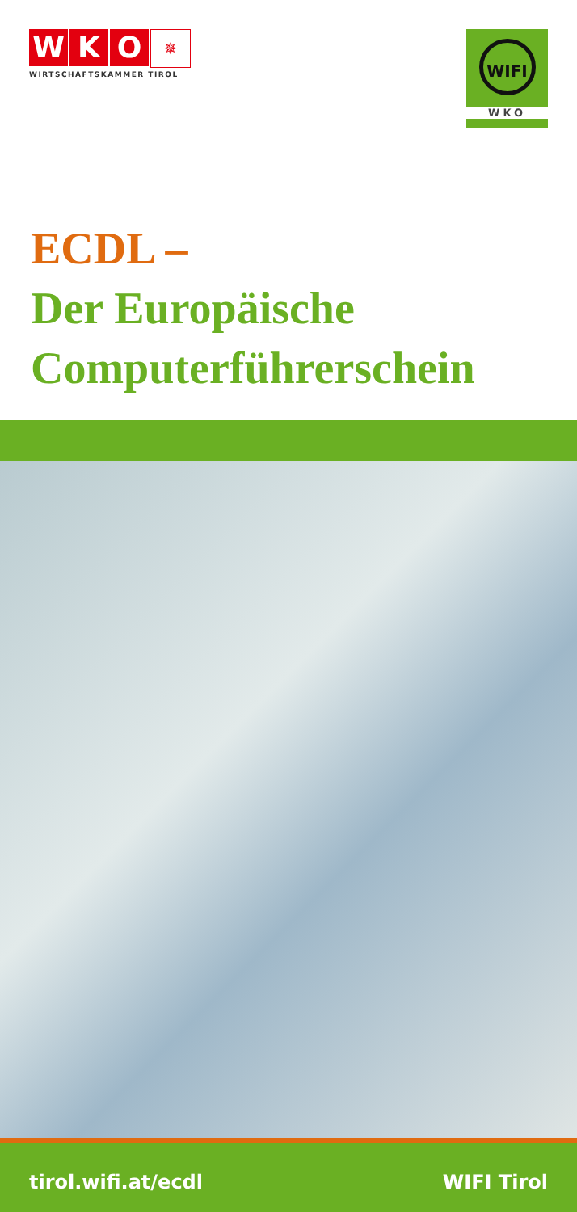W K O
✵
WIRTSCHAFTSKAMMER TIROL
WIFI
WKO
ECDL –
Der Europäische
Computerführerschein
tirol.wifi.at/ecdl WIFI Tirol